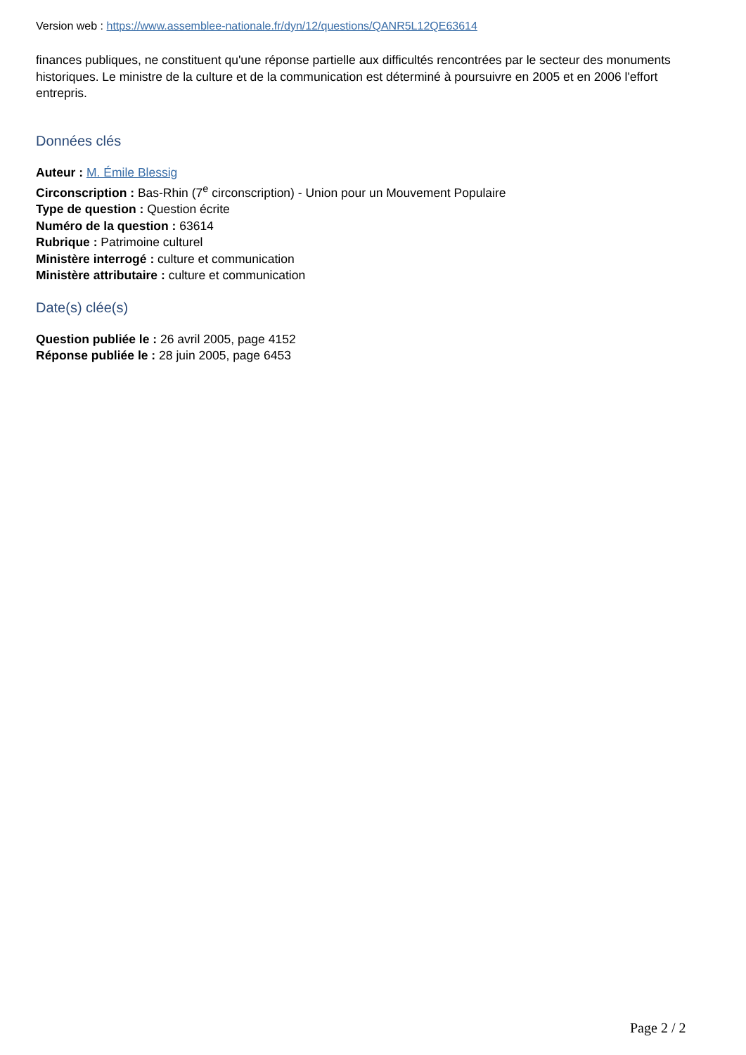Version web : https://www.assemblee-nationale.fr/dyn/12/questions/QANR5L12QE63614
finances publiques, ne constituent qu'une réponse partielle aux difficultés rencontrées par le secteur des monuments historiques. Le ministre de la culture et de la communication est déterminé à poursuivre en 2005 et en 2006 l'effort entrepris.
Données clés
Auteur : M. Émile Blessig
Circonscription : Bas-Rhin (7<sup>e</sup> circonscription) - Union pour un Mouvement Populaire
Type de question : Question écrite
Numéro de la question : 63614
Rubrique : Patrimoine culturel
Ministère interrogé : culture et communication
Ministère attributaire : culture et communication
Date(s) clée(s)
Question publiée le : 26 avril 2005, page 4152
Réponse publiée le : 28 juin 2005, page 6453
Page 2 / 2